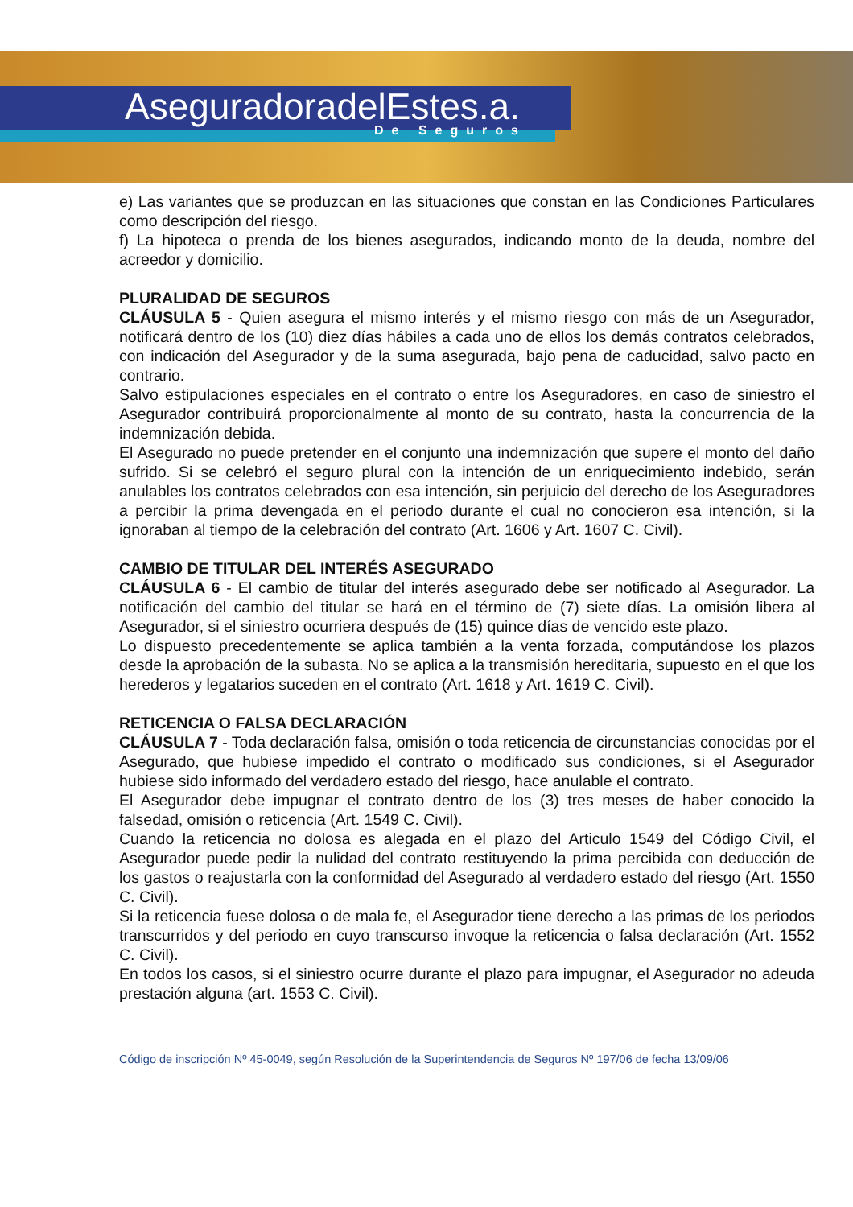AseguradoradelEstes.a.
De Seguros
e) Las variantes que se produzcan en las situaciones que constan en las Condiciones Particulares como descripción del riesgo.
f) La hipoteca o prenda de los bienes asegurados, indicando monto de la deuda, nombre del acreedor y domicilio.
PLURALIDAD DE SEGUROS
CLÁUSULA 5 - Quien asegura el mismo interés y el mismo riesgo con más de un Asegurador, notificará dentro de los (10) diez días hábiles a cada uno de ellos los demás contratos celebrados, con indicación del Asegurador y de la suma asegurada, bajo pena de caducidad, salvo pacto en contrario.
Salvo estipulaciones especiales en el contrato o entre los Aseguradores, en caso de siniestro el Asegurador contribuirá proporcionalmente al monto de su contrato, hasta la concurrencia de la indemnización debida.
El Asegurado no puede pretender en el conjunto una indemnización que supere el monto del daño sufrido. Si se celebró el seguro plural con la intención de un enriquecimiento indebido, serán anulables los contratos celebrados con esa intención, sin perjuicio del derecho de los Aseguradores a percibir la prima devengada en el periodo durante el cual no conocieron esa intención, si la ignoraban al tiempo de la celebración del contrato (Art. 1606 y Art. 1607 C. Civil).
CAMBIO DE TITULAR DEL INTERÉS ASEGURADO
CLÁUSULA 6 - El cambio de titular del interés asegurado debe ser notificado al Asegurador. La notificación del cambio del titular se hará en el término de (7) siete días. La omisión libera al Asegurador, si el siniestro ocurriera después de (15) quince días de vencido este plazo.
Lo dispuesto precedentemente se aplica también a la venta forzada, computándose los plazos desde la aprobación de la subasta. No se aplica a la transmisión hereditaria, supuesto en el que los herederos y legatarios suceden en el contrato (Art. 1618 y Art. 1619 C. Civil).
RETICENCIA O FALSA DECLARACIÓN
CLÁUSULA 7 - Toda declaración falsa, omisión o toda reticencia de circunstancias conocidas por el Asegurado, que hubiese impedido el contrato o modificado sus condiciones, si el Asegurador hubiese sido informado del verdadero estado del riesgo, hace anulable el contrato.
El Asegurador debe impugnar el contrato dentro de los (3) tres meses de haber conocido la falsedad, omisión o reticencia (Art. 1549 C. Civil).
Cuando la reticencia no dolosa es alegada en el plazo del Articulo 1549 del Código Civil, el Asegurador puede pedir la nulidad del contrato restituyendo la prima percibida con deducción de los gastos o reajustarla con la conformidad del Asegurado al verdadero estado del riesgo (Art. 1550 C. Civil).
Si la reticencia fuese dolosa o de mala fe, el Asegurador tiene derecho a las primas de los periodos transcurridos y del periodo en cuyo transcurso invoque la reticencia o falsa declaración (Art. 1552 C. Civil).
En todos los casos, si el siniestro ocurre durante el plazo para impugnar, el Asegurador no adeuda prestación alguna (art. 1553 C. Civil).
Código de inscripción Nº 45-0049, según Resolución de la Superintendencia de Seguros Nº 197/06 de fecha 13/09/06